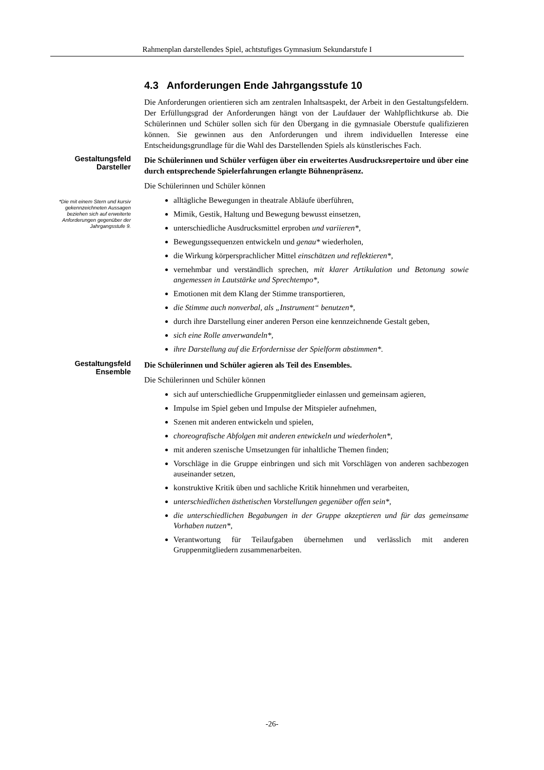Rahmenplan darstellendes Spiel, achtstufiges Gymnasium Sekundarstufe I
4.3 Anforderungen Ende Jahrgangsstufe 10
Die Anforderungen orientieren sich am zentralen Inhaltsaspekt, der Arbeit in den Gestaltungsfeldern. Der Erfüllungsgrad der Anforderungen hängt von der Laufdauer der Wahlpflichtkurse ab. Die Schülerinnen und Schüler sollen sich für den Übergang in die gymnasiale Oberstufe qualifizieren können. Sie gewinnen aus den Anforderungen und ihrem individuellen Interesse eine Entscheidungsgrundlage für die Wahl des Darstellenden Spiels als künstlerisches Fach.
Gestaltungsfeld
Darsteller
*Die mit einem Stern und kursiv gekennzeichneten Aussagen beziehen sich auf erweiterte Anforderungen gegenüber der Jahrgangsstufe 9.
Die Schülerinnen und Schüler verfügen über ein erweitertes Ausdrucksrepertoire und über eine durch entsprechende Spielerfahrungen erlangte Bühnenpräsenz.
Die Schülerinnen und Schüler können
alltägliche Bewegungen in theatrale Abläufe überführen,
Mimik, Gestik, Haltung und Bewegung bewusst einsetzen,
unterschiedliche Ausdrucksmittel erproben und variieren*,
Bewegungssequenzen entwickeln und genau* wiederholen,
die Wirkung körpersprachlicher Mittel einschätzen und reflektieren*,
vernehmbar und verständlich sprechen, mit klarer Artikulation und Betonung sowie angemessen in Lautstärke und Sprechtempo*,
Emotionen mit dem Klang der Stimme transportieren,
die Stimme auch nonverbal, als „Instrument“ benutzen*,
durch ihre Darstellung einer anderen Person eine kennzeichnende Gestalt geben,
sich eine Rolle anverwandeln*,
ihre Darstellung auf die Erfordernisse der Spielform abstimmen*.
Gestaltungsfeld
Ensemble
Die Schülerinnen und Schüler agieren als Teil des Ensembles.
Die Schülerinnen und Schüler können
sich auf unterschiedliche Gruppenmitglieder einlassen und gemeinsam agieren,
Impulse im Spiel geben und Impulse der Mitspieler aufnehmen,
Szenen mit anderen entwickeln und spielen,
choreografische Abfolgen mit anderen entwickeln und wiederholen*,
mit anderen szenische Umsetzungen für inhaltliche Themen finden;
Vorschläge in die Gruppe einbringen und sich mit Vorschlägen von anderen sachbezogen auseinander setzen,
konstruktive Kritik üben und sachliche Kritik hinnehmen und verarbeiten,
unterschiedlichen ästhetischen Vorstellungen gegenüber offen sein*,
die unterschiedlichen Begabungen in der Gruppe akzeptieren und für das gemeinsame Vorhaben nutzen*,
Verantwortung für Teilaufgaben übernehmen und verlässlich mit anderen Gruppenmitgliedern zusammenarbeiten.
-26-